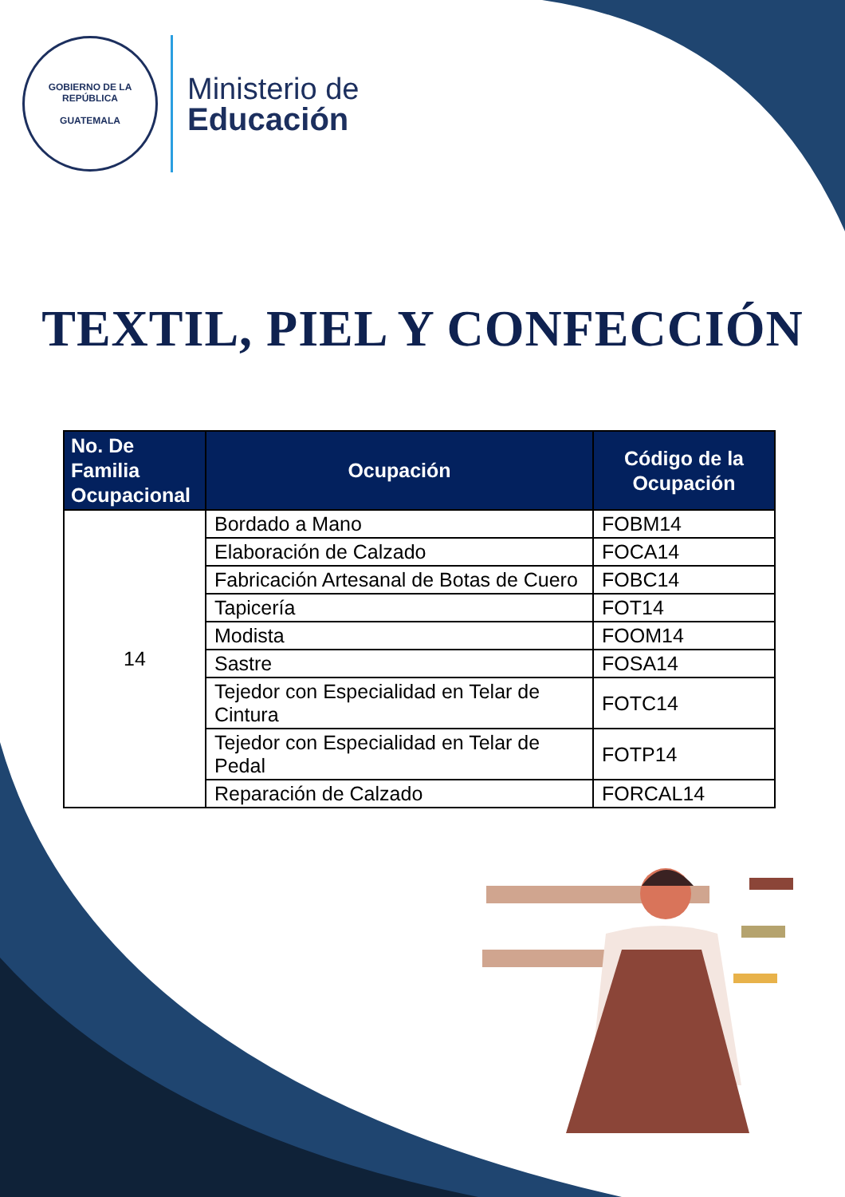GOBIERNO DE LA REPÚBLICA
GUATEMALA
Ministerio de
Educación
TEXTIL, PIEL Y CONFECCIÓN
| No. De Familia Ocupacional | Ocupación | Código de la Ocupación |
| --- | --- | --- |
| 14 | Bordado a Mano | FOBM14 |
| | Elaboración de Calzado | FOCA14 |
| | Fabricación Artesanal de Botas de Cuero | FOBC14 |
| | Tapicería | FOT14 |
| | Modista | FOOM14 |
| | Sastre | FOSA14 |
| | Tejedor con Especialidad en Telar de Cintura | FOTC14 |
| | Tejedor con Especialidad en Telar de Pedal | FOTP14 |
| | Reparación de Calzado | FORCAL14 |